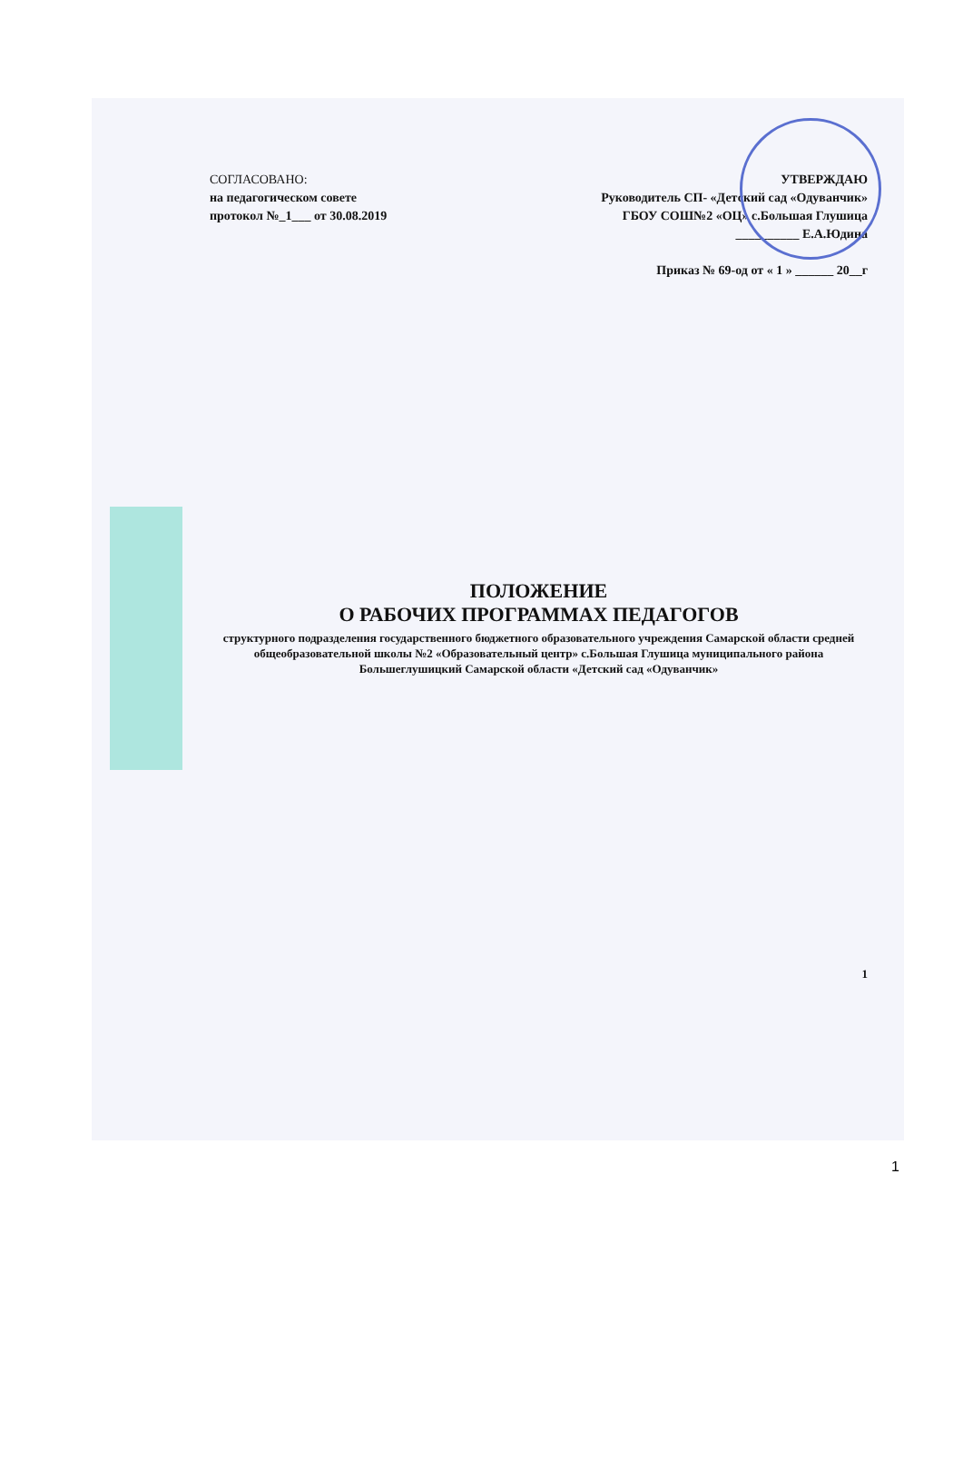СОГЛАСОВАНО:
на педагогическом совете
протокол №_1___ от 30.08.2019
УТВЕРЖДАЮ
Руководитель СП- «Детский сад «Одуванчик»
ГБОУ СОШ№2 «ОЦ» с.Большая Глушица
__________ Е.А.Юдина
Приказ № 69-од от « 1 » ______ 20__г
ПОЛОЖЕНИЕ
О РАБОЧИХ ПРОГРАММАХ ПЕДАГОГОВ
структурного подразделения государственного бюджетного образовательного учреждения Самарской области средней общеобразовательной школы №2 «Образовательный центр» с.Большая Глушица муниципального района Большеглушицкий Самарской области «Детский сад «Одуванчик»
1
1